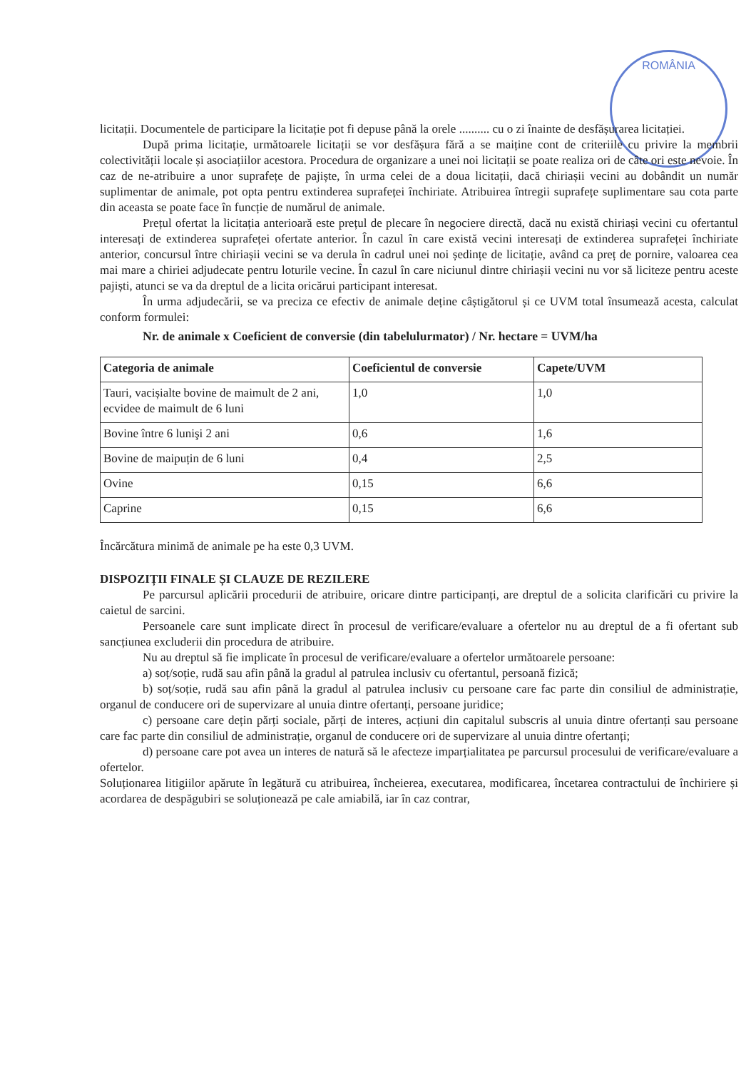ROMÂNIA
licitații. Documentele de participare la licitație pot fi depuse până la orele .......... cu o zi înainte de desfășurarea licitației.
După prima licitație, următoarele licitații se vor desfășura fără a se maiține cont de criteriile cu privire la membrii colectivității locale și asociațiilor acestora. Procedura de organizare a unei noi licitații se poate realiza ori de câte ori este nevoie. În caz de ne-atribuire a unor suprafețe de pajiște, în urma celei de a doua licitații, dacă chiriașii vecini au dobândit un număr suplimentar de animale, pot opta pentru extinderea suprafeței închiriate. Atribuirea întregii suprafețe suplimentare sau cota parte din aceasta se poate face în funcție de numărul de animale.
Prețul ofertat la licitația anterioară este prețul de plecare în negociere directă, dacă nu există chiriași vecini cu ofertantul interesați de extinderea suprafeței ofertate anterior. În cazul în care există vecini interesați de extinderea suprafeței închiriate anterior, concursul între chiriașii vecini se va derula în cadrul unei noi ședințe de licitație, având ca preț de pornire, valoarea cea mai mare a chiriei adjudecate pentru loturile vecine. În cazul în care niciunul dintre chiriașii vecini nu vor să liciteze pentru aceste pajiști, atunci se va da dreptul de a licita oricărui participant interesat.
În urma adjudecării, se va preciza ce efectiv de animale deține câștigătorul și ce UVM total însumează acesta, calculat conform formulei:
Nr. de animale x Coeficient de conversie (din tabelulurmator) / Nr. hectare = UVM/ha
| Categoria de animale | Coeficientul de conversie | Capete/UVM |
| --- | --- | --- |
| Tauri, vacișialte bovine de maimult de 2 ani, ecvidee de maimult de 6 luni | 1,0 | 1,0 |
| Bovine între 6 lunişi 2 ani | 0,6 | 1,6 |
| Bovine de maipuțin de 6 luni | 0,4 | 2,5 |
| Ovine | 0,15 | 6,6 |
| Caprine | 0,15 | 6,6 |
Încărcătura minimă de animale pe ha este 0,3 UVM.
DISPOZIȚII FINALE ȘI CLAUZE DE REZILERE
Pe parcursul aplicării procedurii de atribuire, oricare dintre participanți, are dreptul de a solicita clarificări cu privire la caietul de sarcini.
Persoanele care sunt implicate direct în procesul de verificare/evaluare a ofertelor nu au dreptul de a fi ofertant sub sancțiunea excluderii din procedura de atribuire.
Nu au dreptul să fie implicate în procesul de verificare/evaluare a ofertelor următoarele persoane:
a) soț/soție, rudă sau afin până la gradul al patrulea inclusiv cu ofertantul, persoană fizică;
b) soț/soție, rudă sau afin până la gradul al patrulea inclusiv cu persoane care fac parte din consiliul de administrație, organul de conducere ori de supervizare al unuia dintre ofertanți, persoane juridice;
c) persoane care dețin părți sociale, părți de interes, acțiuni din capitalul subscris al unuia dintre ofertanți sau persoane care fac parte din consiliul de administrație, organul de conducere ori de supervizare al unuia dintre ofertanți;
d) persoane care pot avea un interes de natură să le afecteze imparțialitatea pe parcursul procesului de verificare/evaluare a ofertelor.
Soluționarea litigiilor apărute în legătură cu atribuirea, încheierea, executarea, modificarea, încetarea contractului de închiriere și acordarea de despăgubiri se soluționează pe cale amiabilă, iar în caz contrar,